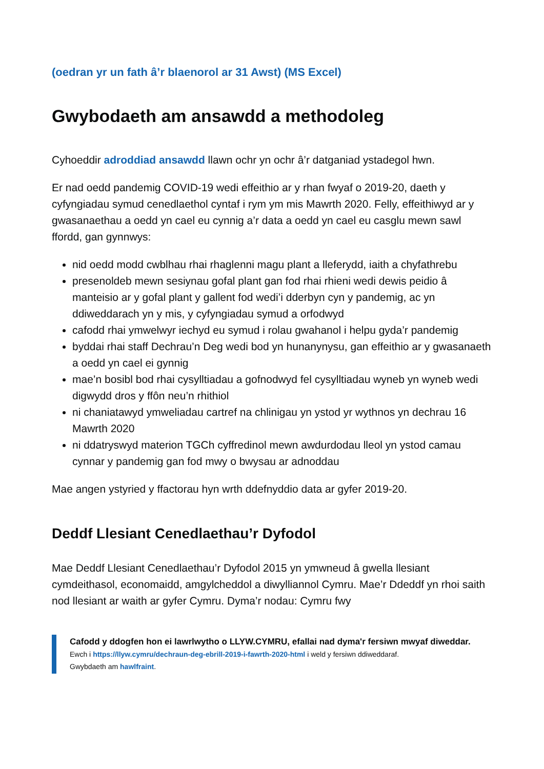(oedran yr un fath â’r blaenorol ar 31 Awst) (MS Excel)
Gwybodaeth am ansawdd a methodoleg
Cyhoeddir adroddiad ansawdd llawn ochr yn ochr â’r datganiad ystadegol hwn.
Er nad oedd pandemig COVID-19 wedi effeithio ar y rhan fwyaf o 2019-20, daeth y cyfyngiadau symud cenedlaethol cyntaf i rym ym mis Mawrth 2020. Felly, effeithiwyd ar y gwasanaethau a oedd yn cael eu cynnig a’r data a oedd yn cael eu casglu mewn sawl ffordd, gan gynnwys:
nid oedd modd cwblhau rhai rhaglenni magu plant a lleferydd, iaith a chyfathrebu
presenoldeb mewn sesiynau gofal plant gan fod rhai rhieni wedi dewis peidio â manteisio ar y gofal plant y gallent fod wedi’i dderbyn cyn y pandemig, ac yn ddiweddarach yn y mis, y cyfyngiadau symud a orfodwyd
cafodd rhai ymwelwyr iechyd eu symud i rolau gwahanol i helpu gyda’r pandemig
byddai rhai staff Dechrau’n Deg wedi bod yn hunanynysu, gan effeithio ar y gwasanaeth a oedd yn cael ei gynnig
mae’n bosibl bod rhai cysylltiadau a gofnodwyd fel cysylltiadau wyneb yn wyneb wedi digwydd dros y ffôn neu’n rhithiol
ni chaniatawyd ymweliadau cartref na chlinigau yn ystod yr wythnos yn dechrau 16 Mawrth 2020
ni ddatryswyd materion TGCh cyffredinol mewn awdurdodau lleol yn ystod camau cynnar y pandemig gan fod mwy o bwysau ar adnoddau
Mae angen ystyried y ffactorau hyn wrth ddefnyddio data ar gyfer 2019-20.
Deddf Llesiant Cenedlaethau’r Dyfodol
Mae Deddf Llesiant Cenedlaethau’r Dyfodol 2015 yn ymwneud â gwella llesiant cymdeithasol, economaidd, amgylcheddol a diwylliannol Cymru. Mae’r Ddeddf yn rhoi saith nod llesiant ar waith ar gyfer Cymru. Dyma’r nodau: Cymru fwy
Cafodd y ddogfen hon ei lawrlwytho o LLYW.CYMRU, efallai nad dyma'r fersiwn mwyaf diweddar.
Ewch i https://llyw.cymru/dechraun-deg-ebrill-2019-i-fawrth-2020-html i weld y fersiwn ddiweddaraf.
Gwybdaeth am hawlfraint.